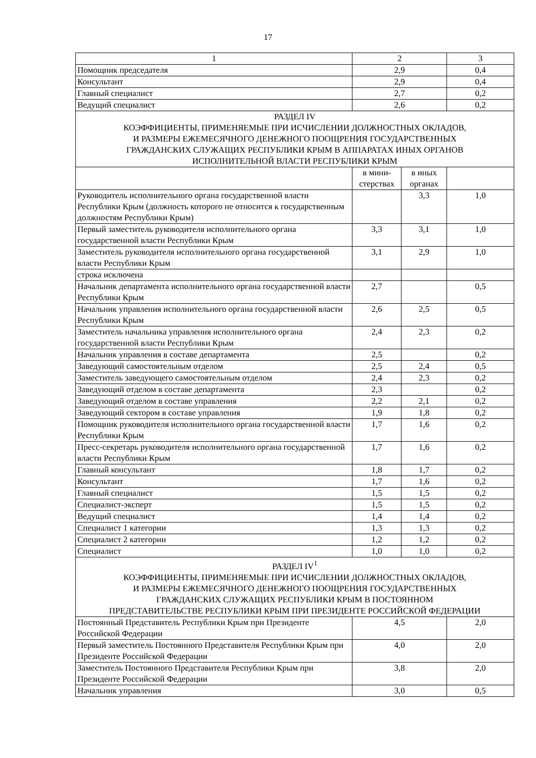17
| 1 | 2 | | 3 |
| Помощник председателя | 2,9 | | 0,4 |
| Консультант | 2,9 | | 0,4 |
| Главный специалист | 2,7 | | 0,2 |
| Ведущий специалист | 2,6 | | 0,2 |
| РАЗДЕЛ IV КОЭФФИЦИЕНТЫ, ПРИМЕНЯЕМЫЕ ПРИ ИСЧИСЛЕНИИ ДОЛЖНОСТНЫХ ОКЛАДОВ, И РАЗМЕРЫ ЕЖЕМЕСЯЧНОГО ДЕНЕЖНОГО ПООЩРЕНИЯ ГОСУДАРСТВЕННЫХ ГРАЖДАНСКИХ СЛУЖАЩИХ РЕСПУБЛИКИ КРЫМ В АППАРАТАХ ИНЫХ ОРГАНОВ ИСПОЛНИТЕЛЬНОЙ ВЛАСТИ РЕСПУБЛИКИ КРЫМ | | | |
| | в мини- стерствах | в иных органах | |
| Руководитель исполнительного органа государственной власти Республики Крым (должность которого не относится к государственным должностям Республики Крым) | | 3,3 | 1,0 |
| Первый заместитель руководителя исполнительного органа государственной власти Республики Крым | 3,3 | 3,1 | 1,0 |
| Заместитель руководителя исполнительного органа государственной власти Республики Крым | 3,1 | 2,9 | 1,0 |
| строка исключена | | | |
| Начальник департамента исполнительного органа государственной власти Республики Крым | 2,7 | | 0,5 |
| Начальник управления исполнительного органа государственной власти Республики Крым | 2,6 | 2,5 | 0,5 |
| Заместитель начальника управления исполнительного органа государственной власти Республики Крым | 2,4 | 2,3 | 0,2 |
| Начальник управления в составе департамента | 2,5 | | 0,2 |
| Заведующий самостоятельным отделом | 2,5 | 2,4 | 0,5 |
| Заместитель заведующего самостоятельным отделом | 2,4 | 2,3 | 0,2 |
| Заведующий отделом в составе департамента | 2,3 | | 0,2 |
| Заведующий отделом в составе управления | 2,2 | 2,1 | 0,2 |
| Заведующий сектором в составе управления | 1,9 | 1,8 | 0,2 |
| Помощник руководителя исполнительного органа государственной власти Республики Крым | 1,7 | 1,6 | 0,2 |
| Пресс-секретарь руководителя исполнительного органа государственной власти Республики Крым | 1,7 | 1,6 | 0,2 |
| Главный консультант | 1,8 | 1,7 | 0,2 |
| Консультант | 1,7 | 1,6 | 0,2 |
| Главный специалист | 1,5 | 1,5 | 0,2 |
| Специалист-эксперт | 1,5 | 1,5 | 0,2 |
| Ведущий специалист | 1,4 | 1,4 | 0,2 |
| Специалист 1 категории | 1,3 | 1,3 | 0,2 |
| Специалист 2 категории | 1,2 | 1,2 | 0,2 |
| Специалист | 1,0 | 1,0 | 0,2 |
| РАЗДЕЛ IV<sup>1</sup> КОЭФФИЦИЕНТЫ, ПРИМЕНЯЕМЫЕ ПРИ ИСЧИСЛЕНИИ ДОЛЖНОСТНЫХ ОКЛАДОВ, И РАЗМЕРЫ ЕЖЕМЕСЯЧНОГО ДЕНЕЖНОГО ПООЩРЕНИЯ ГОСУДАРСТВЕННЫХ ГРАЖДАНСКИХ СЛУЖАЩИХ РЕСПУБЛИКИ КРЫМ В ПОСТОЯННОМ ПРЕДСТАВИТЕЛЬСТВЕ РЕСПУБЛИКИ КРЫМ ПРИ ПРЕЗИДЕНТЕ РОССИЙСКОЙ ФЕДЕРАЦИИ | | | |
| Постоянный Представитель Республики Крым при Президенте Российской Федерации | 4,5 | | 2,0 |
| Первый заместитель Постоянного Представителя Республики Крым при Президенте Российской Федерации | 4,0 | | 2,0 |
| Заместитель Постоянного Представителя Республики Крым при Президенте Российской Федерации | 3,8 | | 2,0 |
| Начальник управления | 3,0 | | 0,5 |